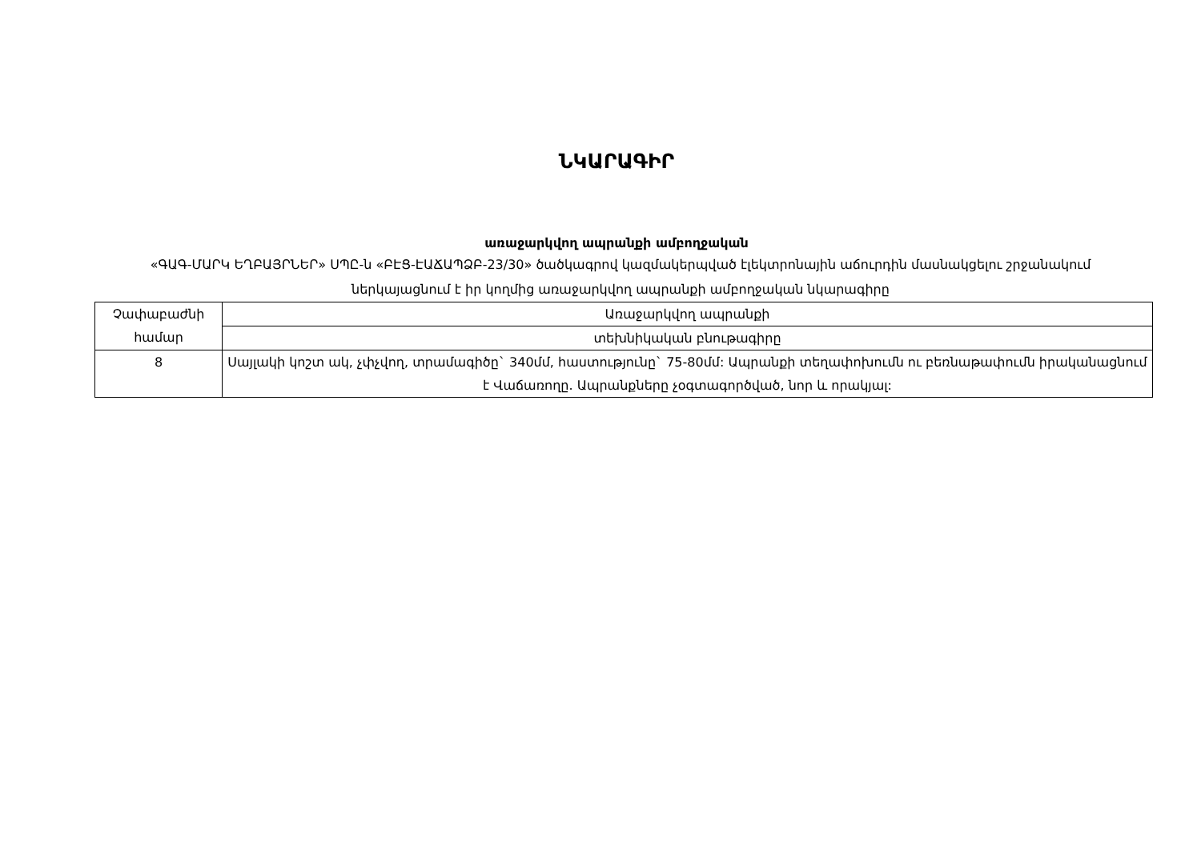ՆԿԱՐԱԳԻՐ
առաջարկվող ապրանքի ամբողջական
«ԳԱԳ-ՄԱՐԿ ԵՂԲԱՅՐՆԵՐ» ՍՊԸ-ն «ԲԷՑ-ԷԱՃԱՊՁԲ-23/30» ծածկագրով կազմակերպված էլեկտրոնային աճուրդին մասնակցելու շրջանակում ներկայացնում է իր կողմից առաջարկվող ապրանքի ամբողջական նկարագիրը
| Չափաբաժնի համար | Առաջարկվող ապրանքի |
| | տեխնիկական բնութագիրը |
| 8 | Սայլակի կոշտ ակ, չփչվող, տրամագիծը` 340մմ, հաստությունը` 75-80մմ: Ապրանքի տեղափոխումն ու բեռնաթափումն իրականացնում է Վաճառողը. Ապրանքները չօգտագործված, նոր և որակյալ: |